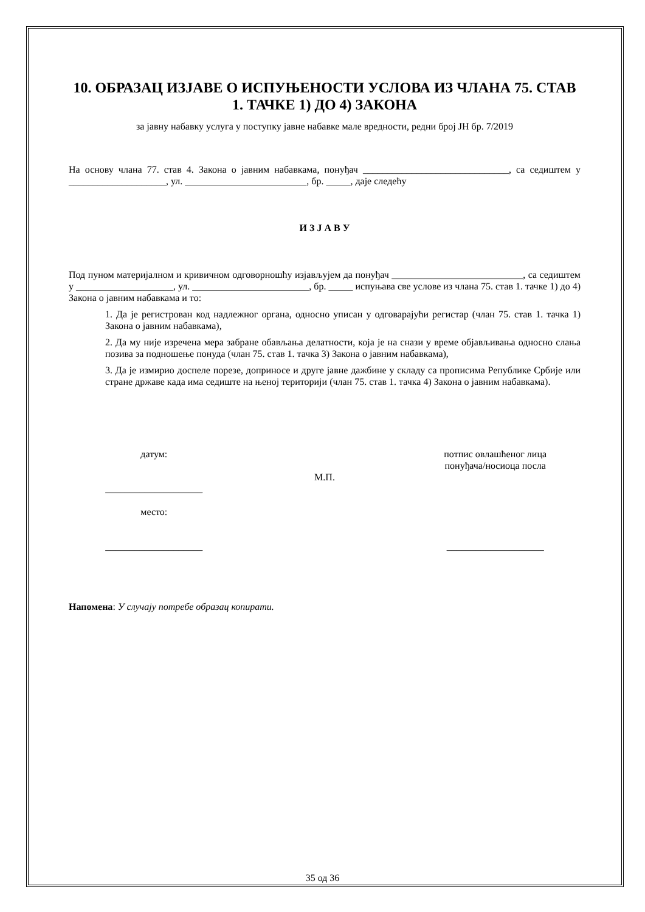10. ОБРАЗАЦ ИЗЈАВЕ О ИСПУЊЕНОСТИ УСЛОВА ИЗ ЧЛАНА 75. СТАВ 1. ТАЧКЕ 1) ДО 4) ЗАКОНА
за јавну набавку услуга у поступку јавне набавке мале вредности, редни број ЈН бр. 7/2019
На основу члана 77. став 4. Закона о јавним набавкама, понуђач ______________________________, са седиштем у ____________________, ул. _________________________, бр. _____, даје следећу
И З Ј А В У
Под пуном материјалном и кривичном одговорношћу изјављујем да понуђач ___________________________, са седиштем у ____________________, ул. ________________________, бр. _____ испуњава све услове из члана 75. став 1. тачке 1) до 4) Закона о јавним набавкама и то:
1. Да је регистрован код надлежног органа, односно уписан у одговарајући регистар (члан 75. став 1. тачка 1) Закона о јавним набавкама),
2. Да му није изречена мера забране обављања делатности, која је на снази у време објављивања односно слања позива за подношење понуда (члан 75. став 1. тачка 3) Закона о јавним набавкама),
3. Да је измирио доспеле порезе, доприносе и друге јавне дажбине у складу са прописима Републике Србије или стране државе када има седиште на њеној територији (члан 75. став 1. тачка 4) Закона о јавним набавкама).
датум:
____________________
место:
____________________
М.П. потпис овлашћеног лица
понуђача/носиоца посла
____________________
Напомена: У случају потребе образац копирати.
35 од 36